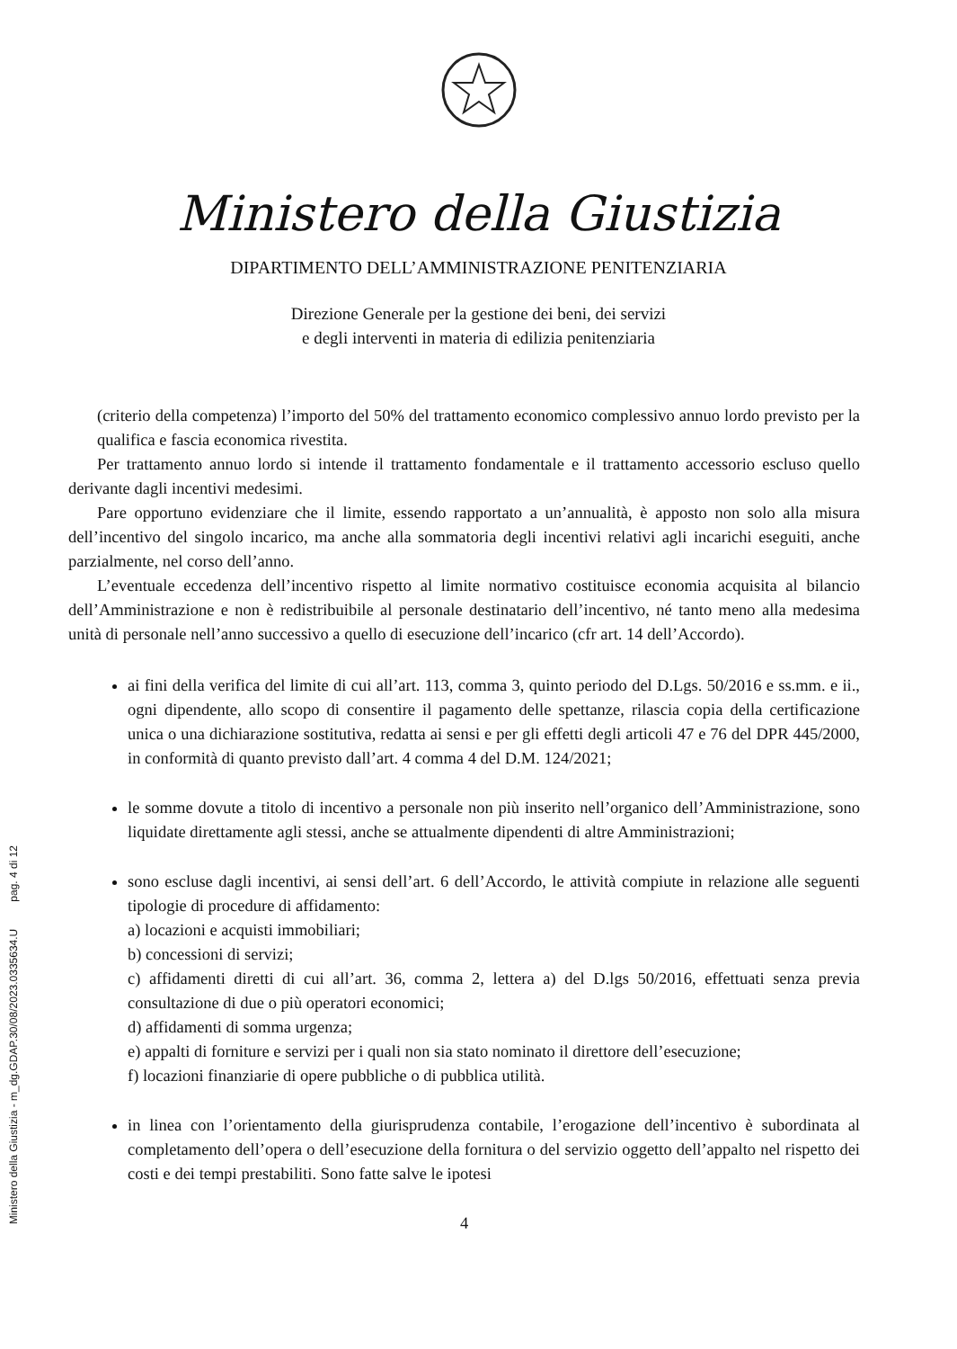Ministero della Giustizia - m_dg.GDAP.30/08/2023.0335634.U pag. 4 di 12
Ministero della Giustizia
DIPARTIMENTO DELL’AMMINISTRAZIONE PENITENZIARIA
Direzione Generale per la gestione dei beni, dei servizi
e degli interventi in materia di edilizia penitenziaria
(criterio della competenza) l’importo del 50% del trattamento economico complessivo annuo lordo previsto per la qualifica e fascia economica rivestita.
Per trattamento annuo lordo si intende il trattamento fondamentale e il trattamento accessorio escluso quello derivante dagli incentivi medesimi.
Pare opportuno evidenziare che il limite, essendo rapportato a un’annualità, è apposto non solo alla misura dell’incentivo del singolo incarico, ma anche alla sommatoria degli incentivi relativi agli incarichi eseguiti, anche parzialmente, nel corso dell’anno.
L’eventuale eccedenza dell’incentivo rispetto al limite normativo costituisce economia acquisita al bilancio dell’Amministrazione e non è redistribuibile al personale destinatario dell’incentivo, né tanto meno alla medesima unità di personale nell’anno successivo a quello di esecuzione dell’incarico (cfr art. 14 dell’Accordo).
ai fini della verifica del limite di cui all’art. 113, comma 3, quinto periodo del D.Lgs. 50/2016 e ss.mm. e ii., ogni dipendente, allo scopo di consentire il pagamento delle spettanze, rilascia copia della certificazione unica o una dichiarazione sostitutiva, redatta ai sensi e per gli effetti degli articoli 47 e 76 del DPR 445/2000, in conformità di quanto previsto dall’art. 4 comma 4 del D.M. 124/2021;
le somme dovute a titolo di incentivo a personale non più inserito nell’organico dell’Amministrazione, sono liquidate direttamente agli stessi, anche se attualmente dipendenti di altre Amministrazioni;
sono escluse dagli incentivi, ai sensi dell’art. 6 dell’Accordo, le attività compiute in relazione alle seguenti tipologie di procedure di affidamento:
a) locazioni e acquisti immobiliari;
b) concessioni di servizi;
c) affidamenti diretti di cui all’art. 36, comma 2, lettera a) del D.lgs 50/2016, effettuati senza previa consultazione di due o più operatori economici;
d) affidamenti di somma urgenza;
e) appalti di forniture e servizi per i quali non sia stato nominato il direttore dell’esecuzione;
f) locazioni finanziarie di opere pubbliche o di pubblica utilità.
in linea con l’orientamento della giurisprudenza contabile, l’erogazione dell’incentivo è subordinata al completamento dell’opera o dell’esecuzione della fornitura o del servizio oggetto dell’appalto nel rispetto dei costi e dei tempi prestabiliti. Sono fatte salve le ipotesi
4